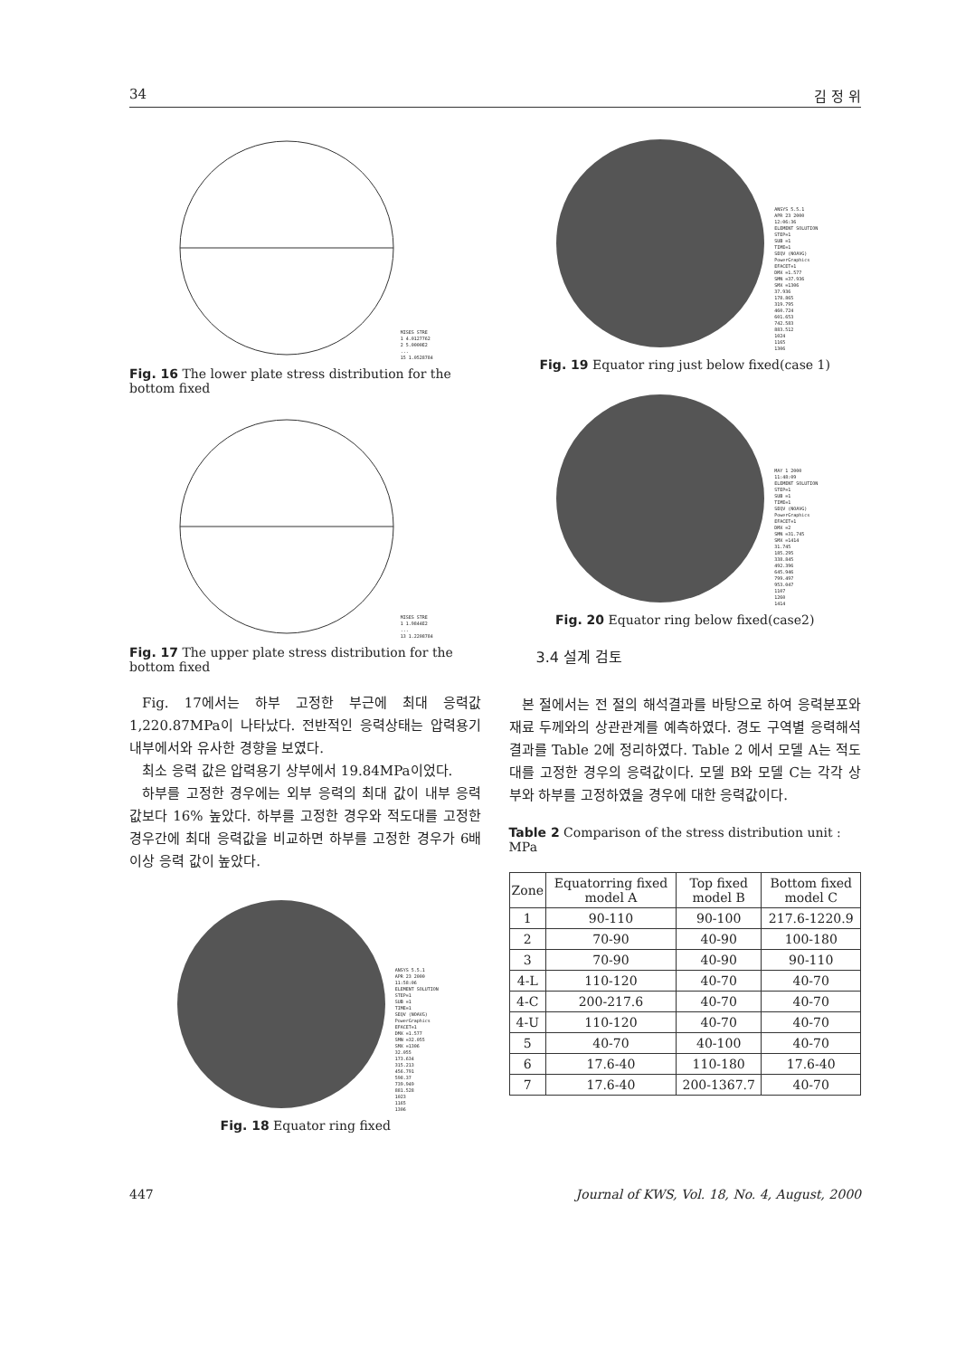34 김 정 위
MISES STRE
1 4.0127762
2 5.0000E2
...
15 1.0528784
Fig. 16 The lower plate stress distribution for the bottom fixed
MISES STRE
1 1.9844E2
...
13 1.2208784
Fig. 17 The upper plate stress distribution for the bottom fixed
Fig. 17에서는 하부 고정한 부근에 최대 응력값 1,220.87MPa이 나타났다. 전반적인 응력상태는 압력용기 내부에서와 유사한 경향을 보였다.
최소 응력 값은 압력용기 상부에서 19.84MPa이었다.
하부를 고정한 경우에는 외부 응력의 최대 값이 내부 응력 값보다 16% 높았다. 하부를 고정한 경우와 적도대를 고정한 경우간에 최대 응력값을 비교하면 하부를 고정한 경우가 6배 이상 응력 값이 높았다.
ANSYS 5.5.1
APR 23 2000
11:58:06
ELEMENT SOLUTION
STEP=1
SUB =1
TIME=1
SEQV (NOAVG)
PowerGraphics
EFACET=1
DMX =1.577
SMN =32.055
SMX =1306
32.055
173.634
315.213
456.791
598.37
739.949
881.528
1023
1165
1306
Fig. 18 Equator ring fixed
ANSYS 5.5.1
APR 23 2000
12:06:36
ELEMENT SOLUTION
STEP=1
SUB =1
TIME=1
SEQV (NOAVG)
PowerGraphics
EFACET=1
DMX =1.577
SMN =37.936
SMX =1306
37.936
178.865
319.795
460.724
601.653
742.583
883.512
1024
1165
1306
Fig. 19 Equator ring just below fixed(case 1)
MAY 1 2000
11:48:09
ELEMENT SOLUTION
STEP=1
SUB =1
TIME=1
SEQV (NOAVG)
PowerGraphics
EFACET=1
DMX =2
SMN =31.745
SMX =1414
31.745
185.295
338.845
492.396
645.946
799.497
953.047
1107
1260
1414
Fig. 20 Equator ring below fixed(case2)
3.4 설계 검토
본 절에서는 전 절의 해석결과를 바탕으로 하여 응력분포와 재료 두께와의 상관관계를 예측하였다. 경도 구역별 응력해석 결과를 Table 2에 정리하였다. Table 2 에서 모델 A는 적도대를 고정한 경우의 응력값이다. 모델 B와 모델 C는 각각 상부와 하부를 고정하였을 경우에 대한 응력값이다.
Table 2 Comparison of the stress distribution unit : MPa
| Zone | Equatorring fixed model A | Top fixed model B | Bottom fixed model C |
| --- | --- | --- | --- |
| 1 | 90-110 | 90-100 | 217.6-1220.9 |
| 2 | 70-90 | 40-90 | 100-180 |
| 3 | 70-90 | 40-90 | 90-110 |
| 4-L | 110-120 | 40-70 | 40-70 |
| 4-C | 200-217.6 | 40-70 | 40-70 |
| 4-U | 110-120 | 40-70 | 40-70 |
| 5 | 40-70 | 40-100 | 40-70 |
| 6 | 17.6-40 | 110-180 | 17.6-40 |
| 7 | 17.6-40 | 200-1367.7 | 40-70 |
447 Journal of KWS, Vol. 18, No. 4, August, 2000